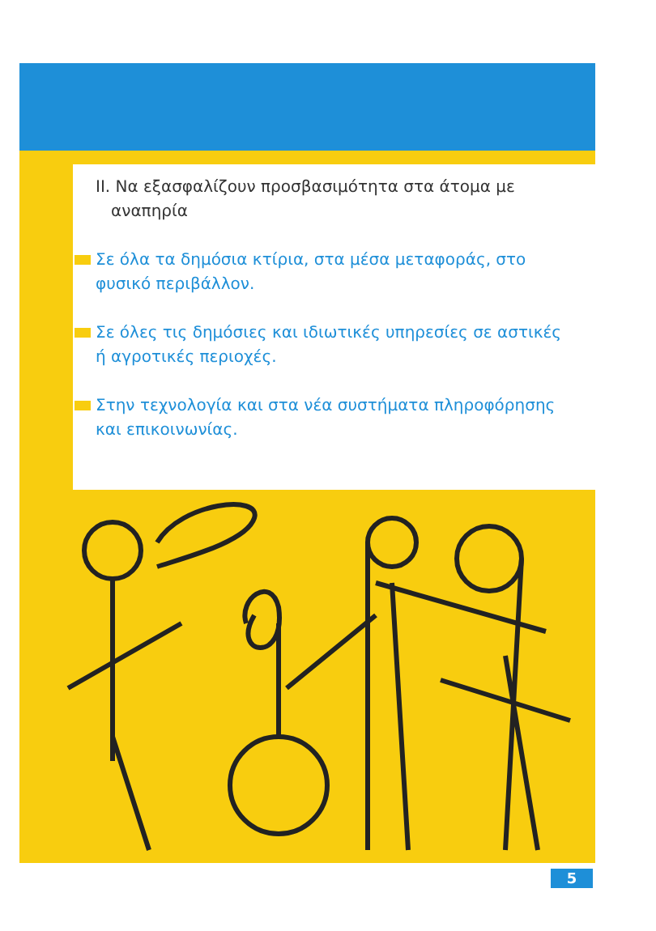ΙΙ. Να εξασφαλίζουν προσβασιμότητα στα άτομα με
αναπηρία
Σε όλα τα δημόσια κτίρια, στα μέσα μεταφοράς, στο φυσικό περιβάλλον.
Σε όλες τις δημόσιες και ιδιωτικές υπηρεσίες σε αστικές ή αγροτικές περιοχές.
Στην τεχνολογία και στα νέα συστήματα πληροφόρησης και επικοινωνίας.
5